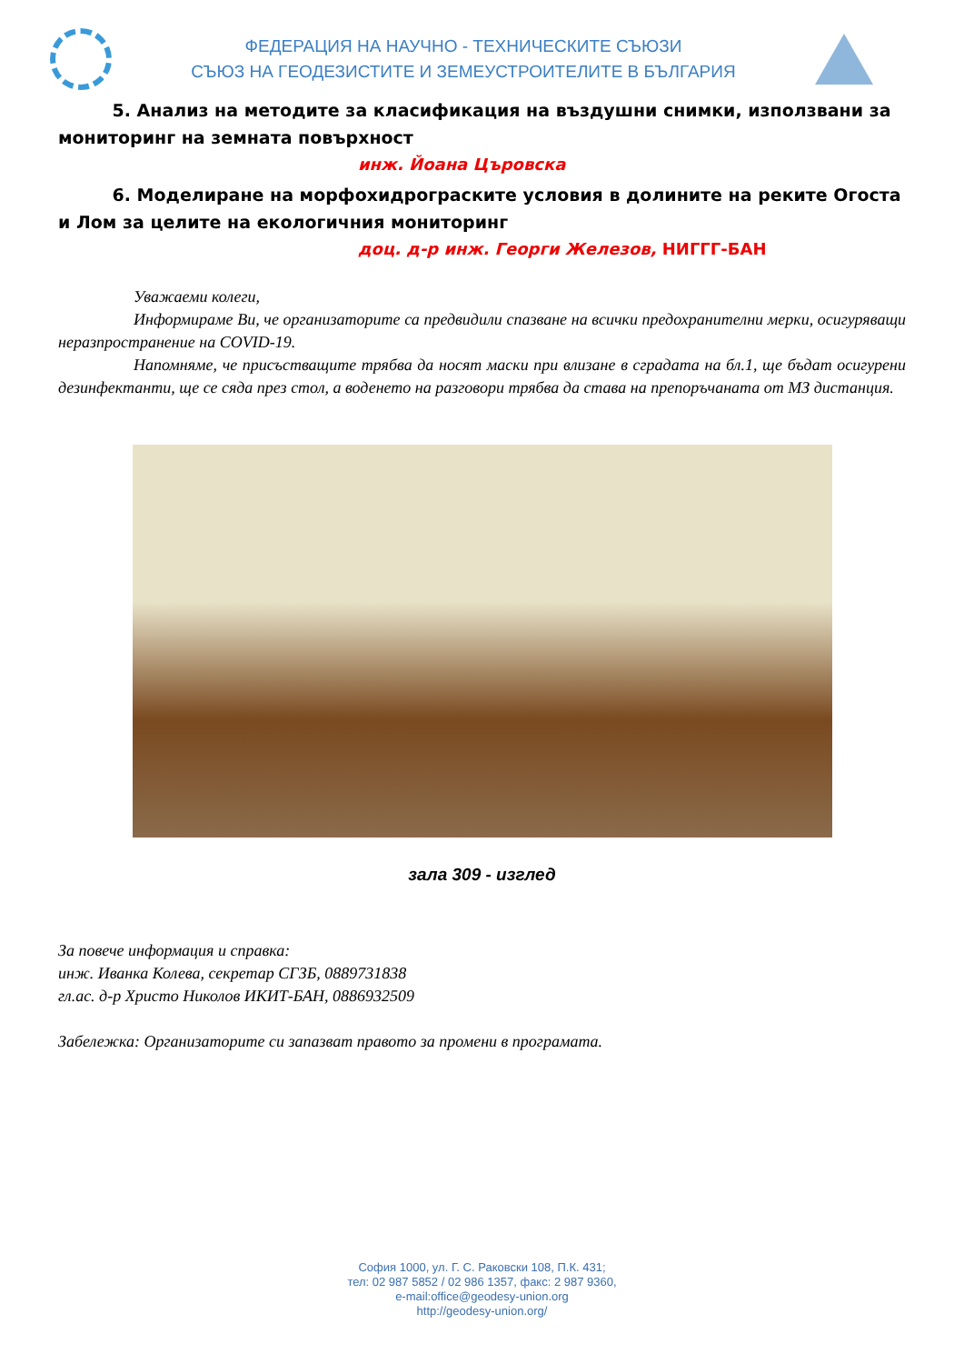ФЕДЕРАЦИЯ НА НАУЧНО - ТЕХНИЧЕСКИТЕ СЪЮЗИ
СЪЮЗ НА ГЕОДЕЗИСТИТЕ И ЗЕМЕУСТРОИТЕЛИТЕ В БЪЛГАРИЯ
5. Анализ на методите за класификация на въздушни снимки, използвани за мониторинг на земната повърхност
инж. Йоана Църовска
6. Моделиране на морфохидрограските условия в долините на реките Огоста и Лом за целите на екологичния мониторинг
доц. д-р инж. Георги Железов, НИГГГ-БАН
Уважаеми колеги,
Информираме Ви, че организаторите са предвидили спазване на всички предохранителни мерки, осигуряващи неразпространение на COVID-19.
Напомняме, че присъстващите трябва да носят маски при влизане в сградата на бл.1, ще бъдат осигурени дезинфектанти, ще се сяда през стол, а воденето на разговори трябва да става на препоръчаната от МЗ дистанция.
зала 309 - изглед
За повече информация и справка:
инж. Иванка Колева, секретар СГЗБ, 0889731838
гл.ас. д-р Христо Николов ИКИТ-БАН, 0886932509
Забележка: Организаторите си запазват правото за промени в програмата.
София 1000, ул. Г. С. Раковски 108, П.К. 431;
тел: 02 987 5852 / 02 986 1357, факс: 2 987 9360,
e-mail:office@geodesy-union.org
http://geodesy-union.org/